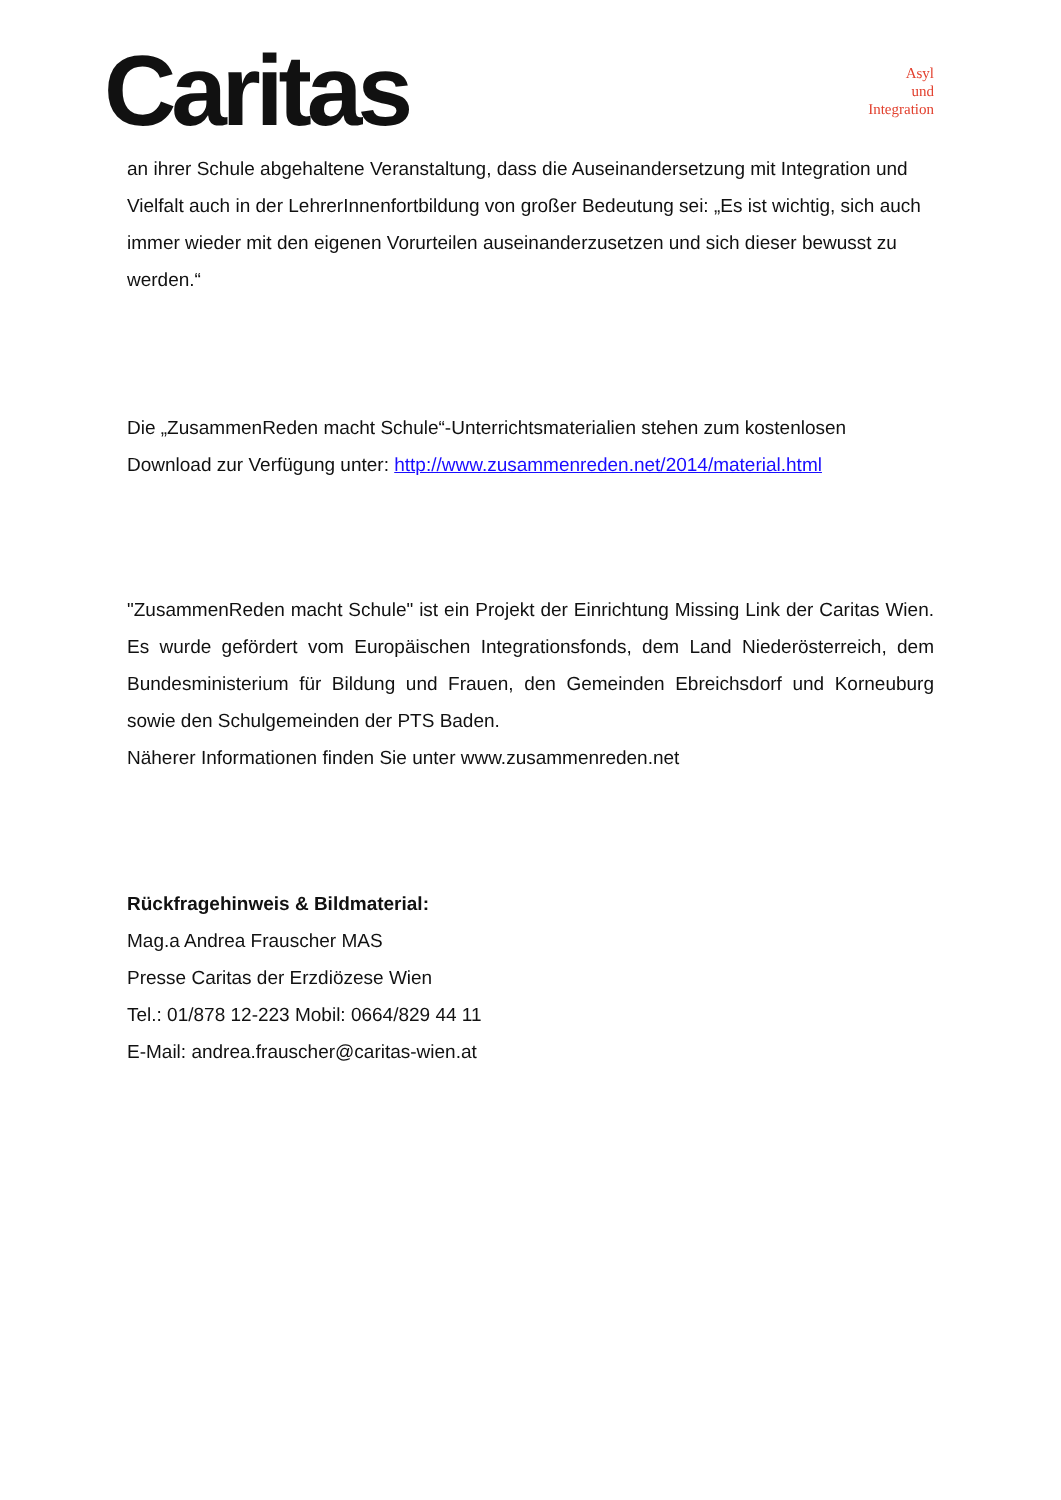Caritas
Asyl
und
Integration
an ihrer Schule abgehaltene Veranstaltung, dass die Auseinandersetzung mit Integration und Vielfalt auch in der LehrerInnenfortbildung von großer Bedeutung sei: „Es ist wichtig, sich auch immer wieder mit den eigenen Vorurteilen auseinanderzusetzen und sich dieser bewusst zu werden.“
Die „ZusammenReden macht Schule“-Unterrichtsmaterialien stehen zum kostenlosen Download zur Verfügung unter: http://www.zusammenreden.net/2014/material.html
"ZusammenReden macht Schule" ist ein Projekt der Einrichtung Missing Link der Caritas Wien. Es wurde gefördert vom Europäischen Integrationsfonds, dem Land Niederösterreich, dem Bundesministerium für Bildung und Frauen, den Gemeinden Ebreichsdorf und Korneuburg sowie den Schulgemeinden der PTS Baden.
Näherer Informationen finden Sie unter www.zusammenreden.net
Rückfragehinweis & Bildmaterial:
Mag.a Andrea Frauscher MAS
Presse Caritas der Erzdiözese Wien
Tel.: 01/878 12-223 Mobil: 0664/829 44 11
E-Mail: andrea.frauscher@caritas-wien.at